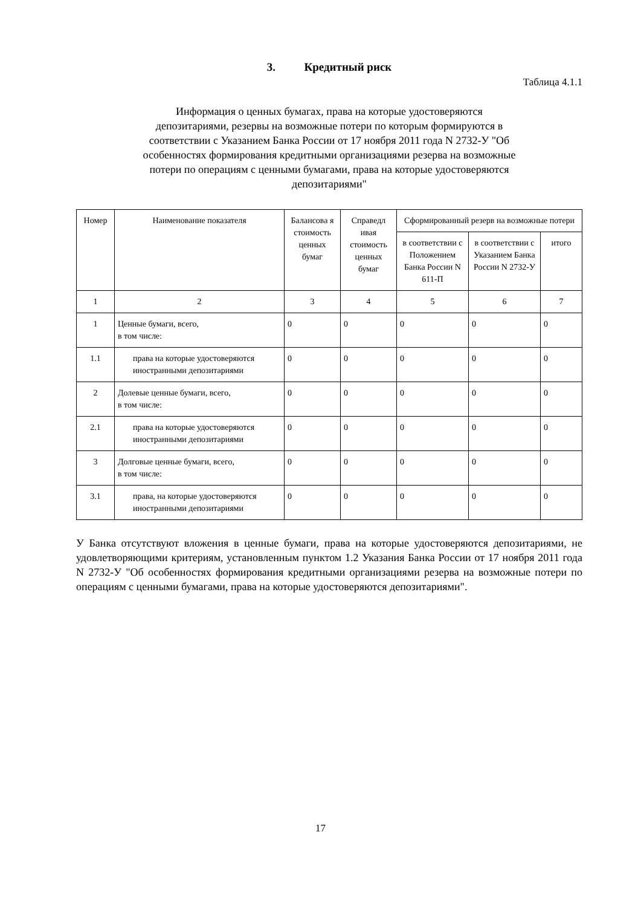3. Кредитный риск
Таблица 4.1.1
Информация о ценных бумагах, права на которые удостоверяются депозитариями, резервы на возможные потери по которым формируются в соответствии с Указанием Банка России от 17 ноября 2011 года N 2732-У "Об особенностях формирования кредитными организациями резерва на возможные потери по операциям с ценными бумагами, права на которые удостоверяются депозитариями"
| Номер | Наименование показателя | Балансова я стоимость ценных бумаг | Справедл ивая стоимость ценных бумаг | Сформированный резерв на возможные потери | | |
| --- | --- | --- | --- | --- | --- | --- |
| | | | | в соответствии с Положением Банка России N 611-П | в соответствии с Указанием Банка России N 2732-У | итого |
| 1 | 2 | 3 | 4 | 5 | 6 | 7 |
| 1 | Ценные бумаги, всего, в том числе: | 0 | 0 | 0 | 0 | 0 |
| 1.1 | права на которые удостоверяются иностранными депозитариями | 0 | 0 | 0 | 0 | 0 |
| 2 | Долевые ценные бумаги, всего, в том числе: | 0 | 0 | 0 | 0 | 0 |
| 2.1 | права на которые удостоверяются иностранными депозитариями | 0 | 0 | 0 | 0 | 0 |
| 3 | Долговые ценные бумаги, всего, в том числе: | 0 | 0 | 0 | 0 | 0 |
| 3.1 | права, на которые удостоверяются иностранными депозитариями | 0 | 0 | 0 | 0 | 0 |
У Банка отсутствуют вложения в ценные бумаги, права на которые удостоверяются депозитариями, не удовлетворяющими критериям, установленным пунктом 1.2 Указания Банка России от 17 ноября 2011 года N 2732-У "Об особенностях формирования кредитными организациями резерва на возможные потери по операциям с ценными бумагами, права на которые удостоверяются депозитариями".
17